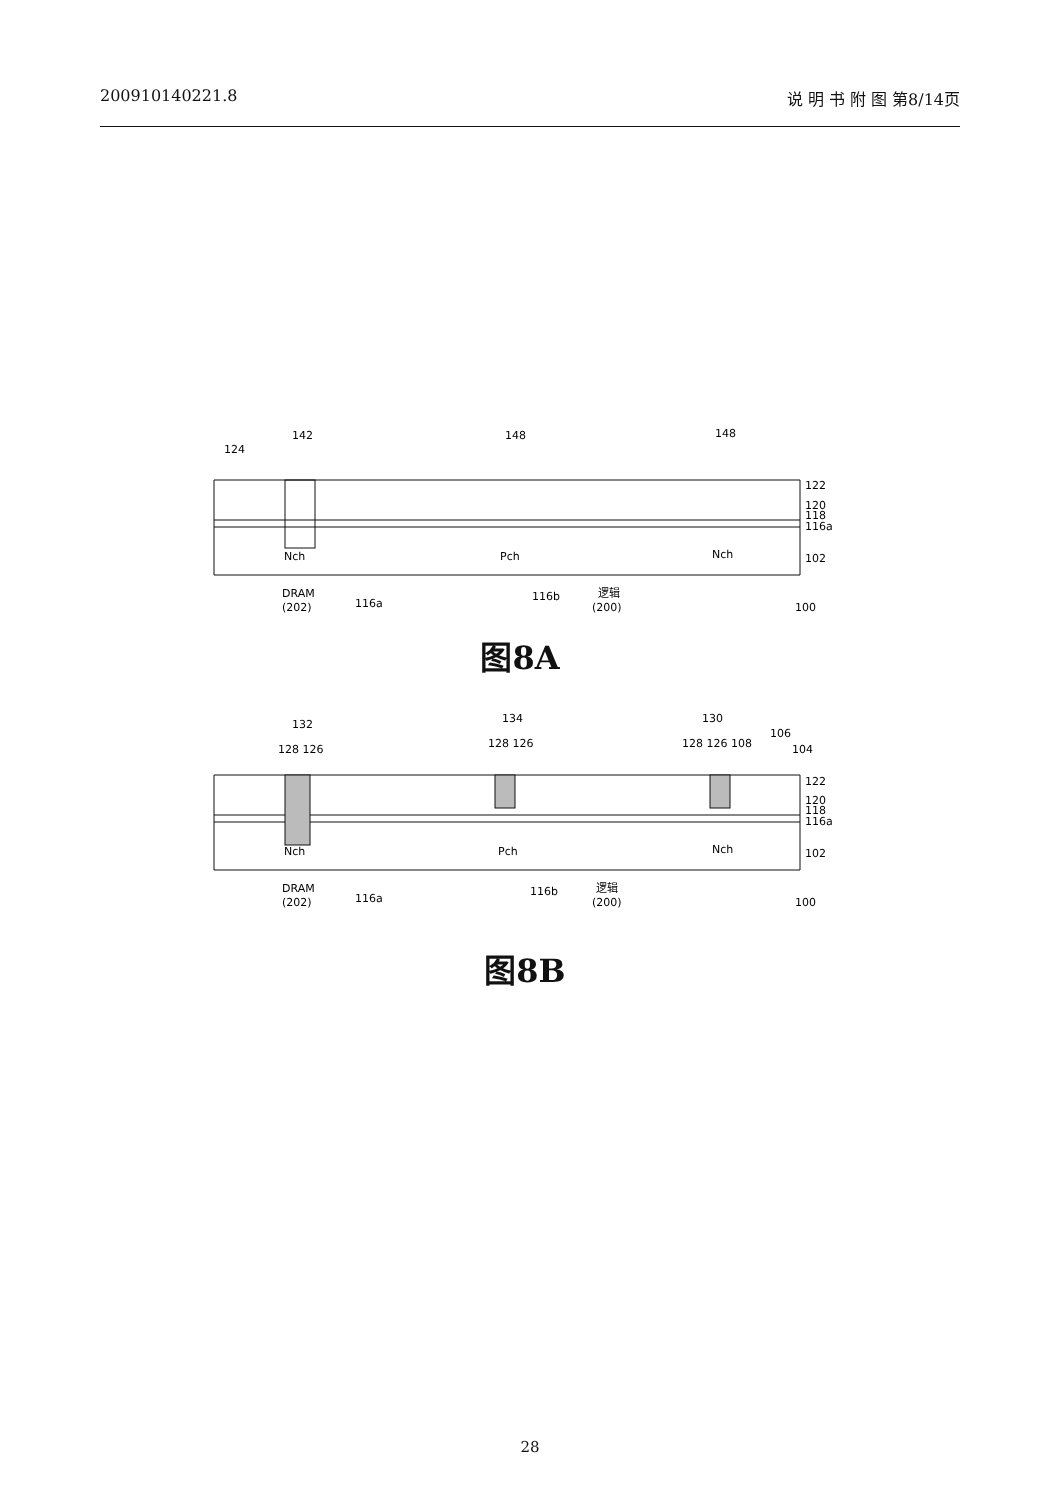200910140221.8 说 明 书 附 图 第8/14页
124
142
148
148
122
120
118
116a
102
Nch
Pch
Nch
DRAM
(202)
116a
116b
逻辑
(200)
100
图8A
132
128 126
134
128 126
130
128 126 108
106
104
122
120
118
116a
102
Nch
Pch
Nch
DRAM
(202)
116a
116b
逻辑
(200)
100
图8B
28